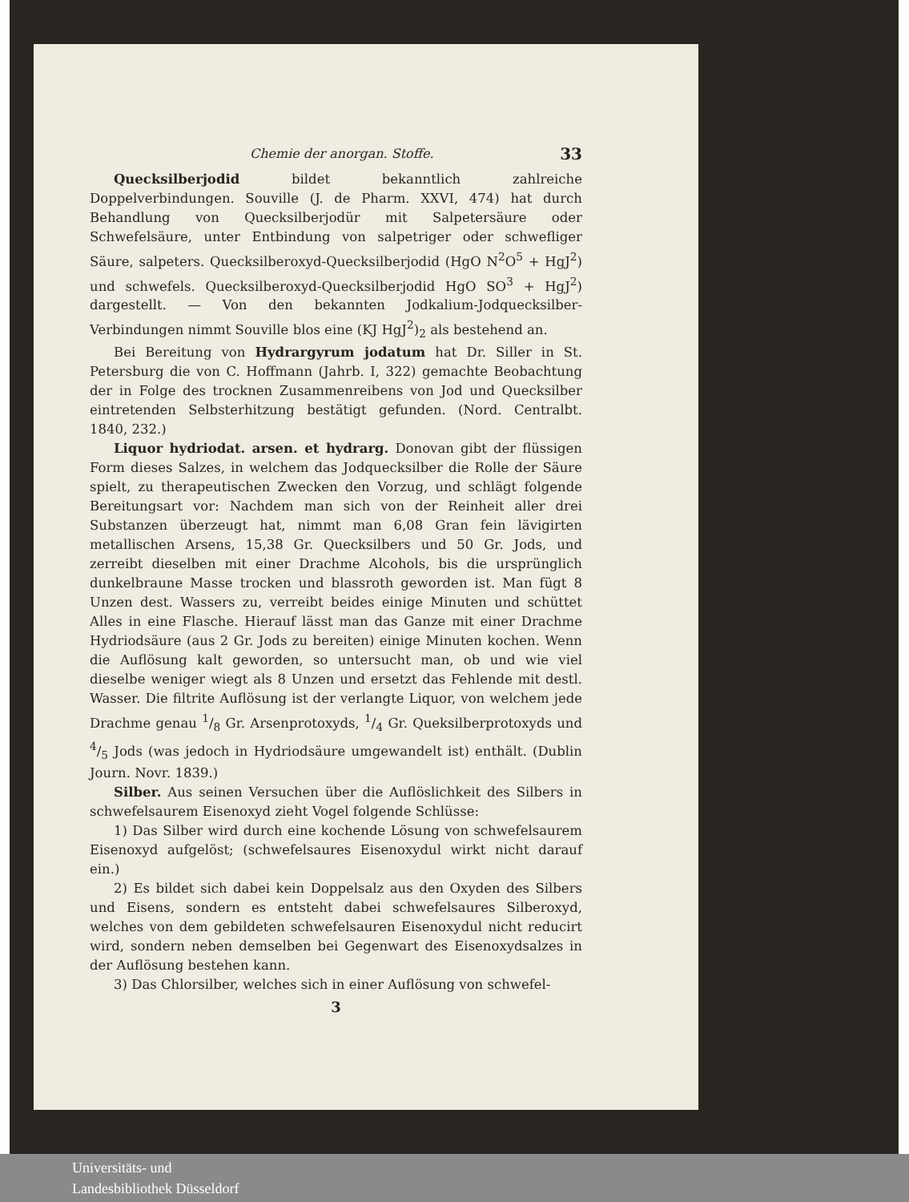Chemie der anorgan. Stoffe. 33
Quecksilberjodid bildet bekanntlich zahlreiche Doppelverbindungen. Souville (J. de Pharm. XXVI, 474) hat durch Behandlung von Quecksilberjodür mit Salpetersäure oder Schwefelsäure, unter Entbindung von salpetriger oder schwefliger Säure, salpeters. Quecksilberoxyd-Quecksilberjodid (HgO N<sup>2</sup>O<sup>5</sup> + HgJ<sup>2</sup>) und schwefels. Quecksilberoxyd-Quecksilberjodid HgO SO<sup>3</sup> + HgJ<sup>2</sup>) dargestellt. — Von den bekannten Jodkalium-Jodquecksilber-Verbindungen nimmt Souville blos eine (KJ HgJ<sup>2</sup>)<sub>2</sub> als bestehend an.
Bei Bereitung von Hydrargyrum jodatum hat Dr. Siller in St. Petersburg die von C. Hoffmann (Jahrb. I, 322) gemachte Beobachtung der in Folge des trocknen Zusammenreibens von Jod und Quecksilber eintretenden Selbsterhitzung bestätigt gefunden. (Nord. Centralbt. 1840, 232.)
Liquor hydriodat. arsen. et hydrarg. Donovan gibt der flüssigen Form dieses Salzes, in welchem das Jodquecksilber die Rolle der Säure spielt, zu therapeutischen Zwecken den Vorzug, und schlägt folgende Bereitungsart vor: Nachdem man sich von der Reinheit aller drei Substanzen überzeugt hat, nimmt man 6,08 Gran fein lävigirten metallischen Arsens, 15,38 Gr. Quecksilbers und 50 Gr. Jods, und zerreibt dieselben mit einer Drachme Alcohols, bis die ursprünglich dunkelbraune Masse trocken und blassroth geworden ist. Man fügt 8 Unzen dest. Wassers zu, verreibt beides einige Minuten und schüttet Alles in eine Flasche. Hierauf lässt man das Ganze mit einer Drachme Hydriodsäure (aus 2 Gr. Jods zu bereiten) einige Minuten kochen. Wenn die Auflösung kalt geworden, so untersucht man, ob und wie viel dieselbe weniger wiegt als 8 Unzen und ersetzt das Fehlende mit destl. Wasser. Die filtrite Auflösung ist der verlangte Liquor, von welchem jede Drachme genau 1/8 Gr. Arsenprotoxyds, 1/4 Gr. Queksilberprotoxyds und 4/5 Jods (was jedoch in Hydriodsäure umgewandelt ist) enthält. (Dublin Journ. Novr. 1839.)
Silber. Aus seinen Versuchen über die Auflöslichkeit des Silbers in schwefelsaurem Eisenoxyd zieht Vogel folgende Schlüsse:
1) Das Silber wird durch eine kochende Lösung von schwefelsaurem Eisenoxyd aufgelöst; (schwefelsaures Eisenoxydul wirkt nicht darauf ein.)
2) Es bildet sich dabei kein Doppelsalz aus den Oxyden des Silbers und Eisens, sondern es entsteht dabei schwefelsaures Silberoxyd, welches von dem gebildeten schwefelsauren Eisenoxydul nicht reducirt wird, sondern neben demselben bei Gegenwart des Eisenoxydsalzes in der Auflösung bestehen kann.
3) Das Chlorsilber, welches sich in einer Auflösung von schwefel-
3
Universitäts- und
Landesbibliothek Düsseldorf